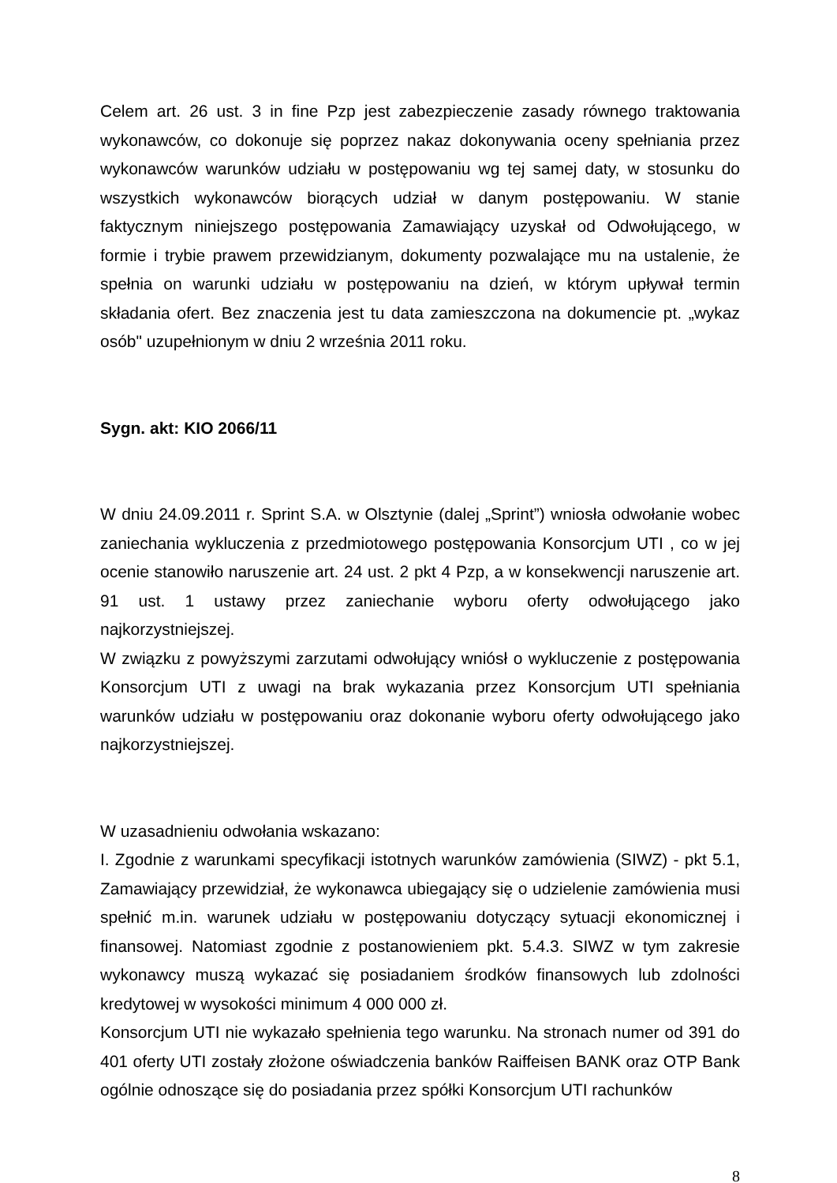Celem art. 26 ust. 3 in fine Pzp jest zabezpieczenie zasady równego traktowania wykonawców, co dokonuje się poprzez nakaz dokonywania oceny spełniania przez wykonawców warunków udziału w postępowaniu wg tej samej daty, w stosunku do wszystkich wykonawców biorących udział w danym postępowaniu. W stanie faktycznym niniejszego postępowania Zamawiający uzyskał od Odwołującego, w formie i trybie prawem przewidzianym, dokumenty pozwalające mu na ustalenie, że spełnia on warunki udziału w postępowaniu na dzień, w którym upływał termin składania ofert. Bez znaczenia jest tu data zamieszczona na dokumencie pt. „wykaz osób" uzupełnionym w dniu 2 września 2011 roku.
Sygn. akt: KIO 2066/11
W dniu 24.09.2011 r. Sprint S.A. w Olsztynie (dalej „Sprint”) wniosła odwołanie wobec zaniechania wykluczenia z przedmiotowego postępowania Konsorcjum UTI , co w jej ocenie stanowiło naruszenie art. 24 ust. 2 pkt 4 Pzp, a w konsekwencji naruszenie art. 91 ust. 1 ustawy przez zaniechanie wyboru oferty odwołującego jako najkorzystniejszej.
W związku z powyższymi zarzutami odwołujący wniósł o wykluczenie z postępowania Konsorcjum UTI z uwagi na brak wykazania przez Konsorcjum UTI spełniania warunków udziału w postępowaniu oraz dokonanie wyboru oferty odwołującego jako najkorzystniejszej.
W uzasadnieniu odwołania wskazano:
I. Zgodnie z warunkami specyfikacji istotnych warunków zamówienia (SIWZ) - pkt 5.1, Zamawiający przewidział, że wykonawca ubiegający się o udzielenie zamówienia musi spełnić m.in. warunek udziału w postępowaniu dotyczący sytuacji ekonomicznej i finansowej. Natomiast zgodnie z postanowieniem pkt. 5.4.3. SIWZ w tym zakresie wykonawcy muszą wykazać się posiadaniem środków finansowych lub zdolności kredytowej w wysokości minimum 4 000 000 zł.
Konsorcjum UTI nie wykazało spełnienia tego warunku. Na stronach numer od 391 do 401 oferty UTI zostały złożone oświadczenia banków Raiffeisen BANK oraz OTP Bank ogólnie odnoszące się do posiadania przez spółki Konsorcjum UTI rachunków
8